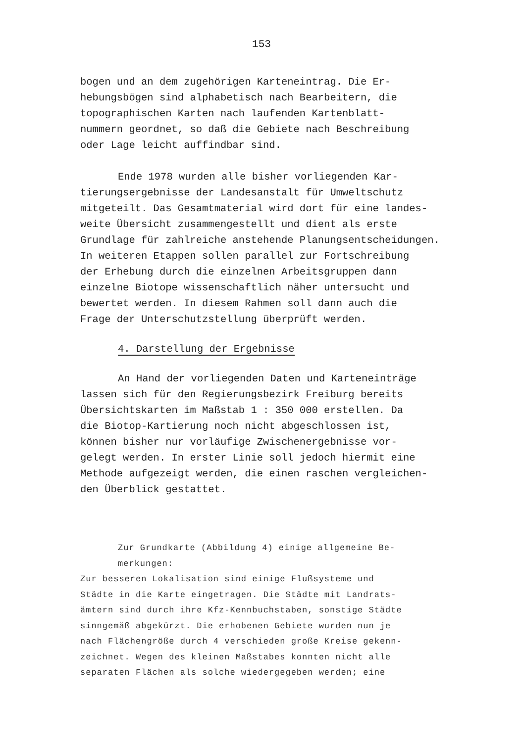153
bogen und an dem zugehörigen Karteneintrag. Die Er- hebungsbögen sind alphabetisch nach Bearbeitern, die topographischen Karten nach laufenden Kartenblatt- nummern geordnet, so daß die Gebiete nach Beschreibung oder Lage leicht auffindbar sind.
Ende 1978 wurden alle bisher vorliegenden Kar-
tierungsergebnisse der Landesanstalt für Umweltschutz mitgeteilt. Das Gesamtmaterial wird dort für eine landes- weite Übersicht zusammengestellt und dient als erste Grundlage für zahlreiche anstehende Planungsentscheidungen. In weiteren Etappen sollen parallel zur Fortschreibung der Erhebung durch die einzelnen Arbeitsgruppen dann einzelne Biotope wissenschaftlich näher untersucht und bewertet werden. In diesem Rahmen soll dann auch die Frage der Unterschutzstellung überprüft werden.
4. Darstellung der Ergebnisse
An Hand der vorliegenden Daten und Karteneinträge
lassen sich für den Regierungsbezirk Freiburg bereits Übersichtskarten im Maßstab 1 : 350 000 erstellen. Da die Biotop-Kartierung noch nicht abgeschlossen ist, können bisher nur vorläufige Zwischenergebnisse vor- gelegt werden. In erster Linie soll jedoch hiermit eine Methode aufgezeigt werden, die einen raschen vergleichen- den Überblick gestattet.
Zur Grundkarte (Abbildung 4) einige allgemeine Be- merkungen:
Zur besseren Lokalisation sind einige Flußsysteme und Städte in die Karte eingetragen. Die Städte mit Landrats- ämtern sind durch ihre Kfz-Kennbuchstaben, sonstige Städte sinngemäß abgekürzt. Die erhobenen Gebiete wurden nun je nach Flächengröße durch 4 verschieden große Kreise gekenn- zeichnet. Wegen des kleinen Maßstabes konnten nicht alle separaten Flächen als solche wiedergegeben werden; eine